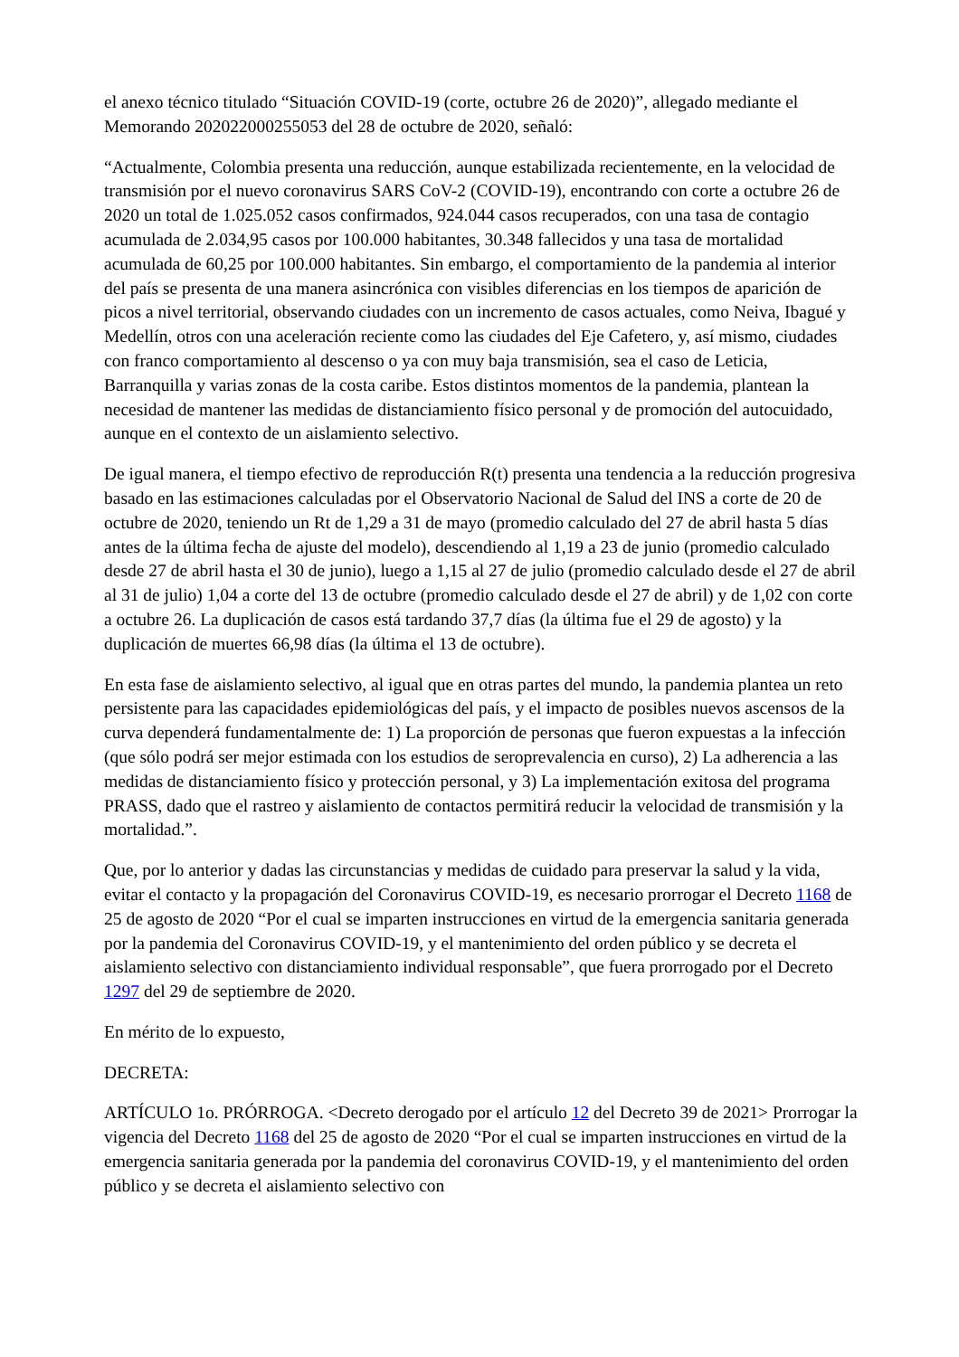el anexo técnico titulado “Situación COVID-19 (corte, octubre 26 de 2020)”, allegado mediante el Memorando 202022000255053 del 28 de octubre de 2020, señaló:
“Actualmente, Colombia presenta una reducción, aunque estabilizada recientemente, en la velocidad de transmisión por el nuevo coronavirus SARS CoV-2 (COVID-19), encontrando con corte a octubre 26 de 2020 un total de 1.025.052 casos confirmados, 924.044 casos recuperados, con una tasa de contagio acumulada de 2.034,95 casos por 100.000 habitantes, 30.348 fallecidos y una tasa de mortalidad acumulada de 60,25 por 100.000 habitantes. Sin embargo, el comportamiento de la pandemia al interior del país se presenta de una manera asincrónica con visibles diferencias en los tiempos de aparición de picos a nivel territorial, observando ciudades con un incremento de casos actuales, como Neiva, Ibagué y Medellín, otros con una aceleración reciente como las ciudades del Eje Cafetero, y, así mismo, ciudades con franco comportamiento al descenso o ya con muy baja transmisión, sea el caso de Leticia, Barranquilla y varias zonas de la costa caribe. Estos distintos momentos de la pandemia, plantean la necesidad de mantener las medidas de distanciamiento físico personal y de promoción del autocuidado, aunque en el contexto de un aislamiento selectivo.
De igual manera, el tiempo efectivo de reproducción R(t) presenta una tendencia a la reducción progresiva basado en las estimaciones calculadas por el Observatorio Nacional de Salud del INS a corte de 20 de octubre de 2020, teniendo un Rt de 1,29 a 31 de mayo (promedio calculado del 27 de abril hasta 5 días antes de la última fecha de ajuste del modelo), descendiendo al 1,19 a 23 de junio (promedio calculado desde 27 de abril hasta el 30 de junio), luego a 1,15 al 27 de julio (promedio calculado desde el 27 de abril al 31 de julio) 1,04 a corte del 13 de octubre (promedio calculado desde el 27 de abril) y de 1,02 con corte a octubre 26. La duplicación de casos está tardando 37,7 días (la última fue el 29 de agosto) y la duplicación de muertes 66,98 días (la última el 13 de octubre).
En esta fase de aislamiento selectivo, al igual que en otras partes del mundo, la pandemia plantea un reto persistente para las capacidades epidemiológicas del país, y el impacto de posibles nuevos ascensos de la curva dependerá fundamentalmente de: 1) La proporción de personas que fueron expuestas a la infección (que sólo podrá ser mejor estimada con los estudios de seroprevalencia en curso), 2) La adherencia a las medidas de distanciamiento físico y protección personal, y 3) La implementación exitosa del programa PRASS, dado que el rastreo y aislamiento de contactos permitirá reducir la velocidad de transmisión y la mortalidad.”.
Que, por lo anterior y dadas las circunstancias y medidas de cuidado para preservar la salud y la vida, evitar el contacto y la propagación del Coronavirus COVID-19, es necesario prorrogar el Decreto 1168 de 25 de agosto de 2020 “Por el cual se imparten instrucciones en virtud de la emergencia sanitaria generada por la pandemia del Coronavirus COVID-19, y el mantenimiento del orden público y se decreta el aislamiento selectivo con distanciamiento individual responsable”, que fuera prorrogado por el Decreto 1297 del 29 de septiembre de 2020.
En mérito de lo expuesto,
DECRETA:
ARTÍCULO 1o. PRÓRROGA. <Decreto derogado por el artículo 12 del Decreto 39 de 2021> Prorrogar la vigencia del Decreto 1168 del 25 de agosto de 2020 “Por el cual se imparten instrucciones en virtud de la emergencia sanitaria generada por la pandemia del coronavirus COVID-19, y el mantenimiento del orden público y se decreta el aislamiento selectivo con